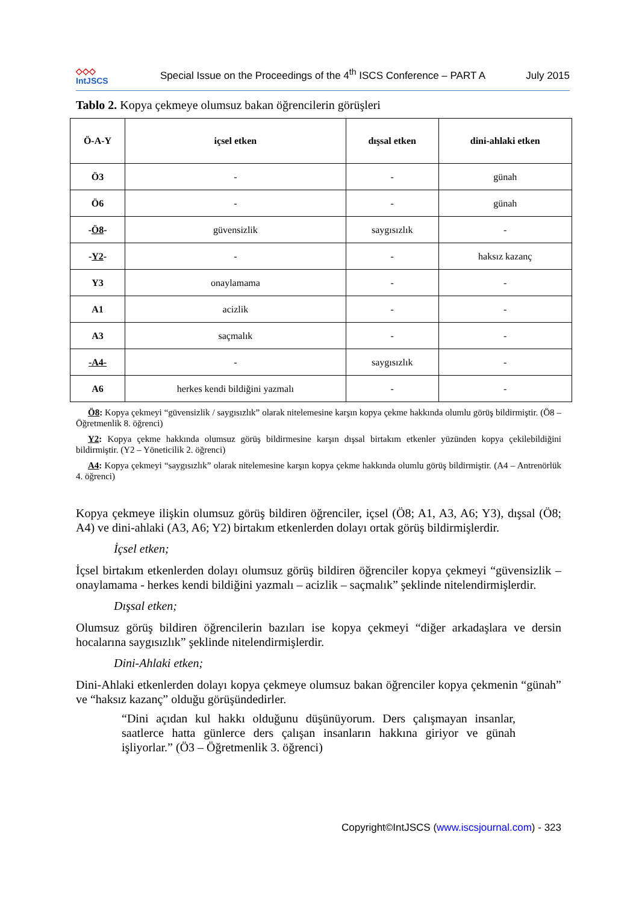◇◇◇
Int JSCS
Special Issue on the Proceedings of the 4<sup>th</sup> ISCS Conference – PART A
July 2015
Tablo 2. Kopya çekmeye olumsuz bakan öğrencilerin görüşleri
| Ö-A-Y | içsel etken | dışsal etken | dini-ahlaki etken |
| --- | --- | --- | --- |
| Ö3 | - | - | günah |
| Ö6 | - | - | günah |
| - Ö8 - | güvensizlik | saygısızlık | - |
| - Y2 - | - | - | haksız kazanç |
| Y3 | onaylamama | - | - |
| A1 | acizlik | - | - |
| A3 | saçmalık | - | - |
| -A4- | - | saygısızlık | - |
| A6 | herkes kendi bildiğini yazmalı | - | - |
Ö8: Kopya çekmeyi “güvensizlik / saygısızlık” olarak nitelemesine karşın kopya çekme hakkında olumlu görüş bildirmiştir. (Ö8 – Öğretmenlik 8. öğrenci)
Y2: Kopya çekme hakkında olumsuz görüş bildirmesine karşın dışsal birtakım etkenler yüzünden kopya çekilebildiğini bildirmiştir. (Y2 – Yöneticilik 2. öğrenci)
A4: Kopya çekmeyi “saygısızlık” olarak nitelemesine karşın kopya çekme hakkında olumlu görüş bildirmiştir. (A4 – Antrenörlük 4. öğrenci)
Kopya çekmeye ilişkin olumsuz görüş bildiren öğrenciler, içsel (Ö8; A1, A3, A6; Y3), dışsal (Ö8; A4) ve dini-ahlaki (A3, A6; Y2) birtakım etkenlerden dolayı ortak görüş bildirmişlerdir.
İçsel etken;
İçsel birtakım etkenlerden dolayı olumsuz görüş bildiren öğrenciler kopya çekmeyi “güvensizlik – onaylamama - herkes kendi bildiğini yazmalı – acizlik – saçmalık” şeklinde nitelendirmişlerdir.
Dışsal etken;
Olumsuz görüş bildiren öğrencilerin bazıları ise kopya çekmeyi “diğer arkadaşlara ve dersin hocalarına saygısızlık” şeklinde nitelendirmişlerdir.
Dini-Ahlaki etken;
Dini-Ahlaki etkenlerden dolayı kopya çekmeye olumsuz bakan öğrenciler kopya çekmenin “günah” ve “haksız kazanç” olduğu görüşündedirler.
“Dini açıdan kul hakkı olduğunu düşünüyorum. Ders çalışmayan insanlar, saatlerce hatta günlerce ders çalışan insanların hakkına giriyor ve günah işliyorlar.” (Ö3 – Öğretmenlik 3. öğrenci)
Copyright©IntJSCS (www.iscsjournal.com) - 323